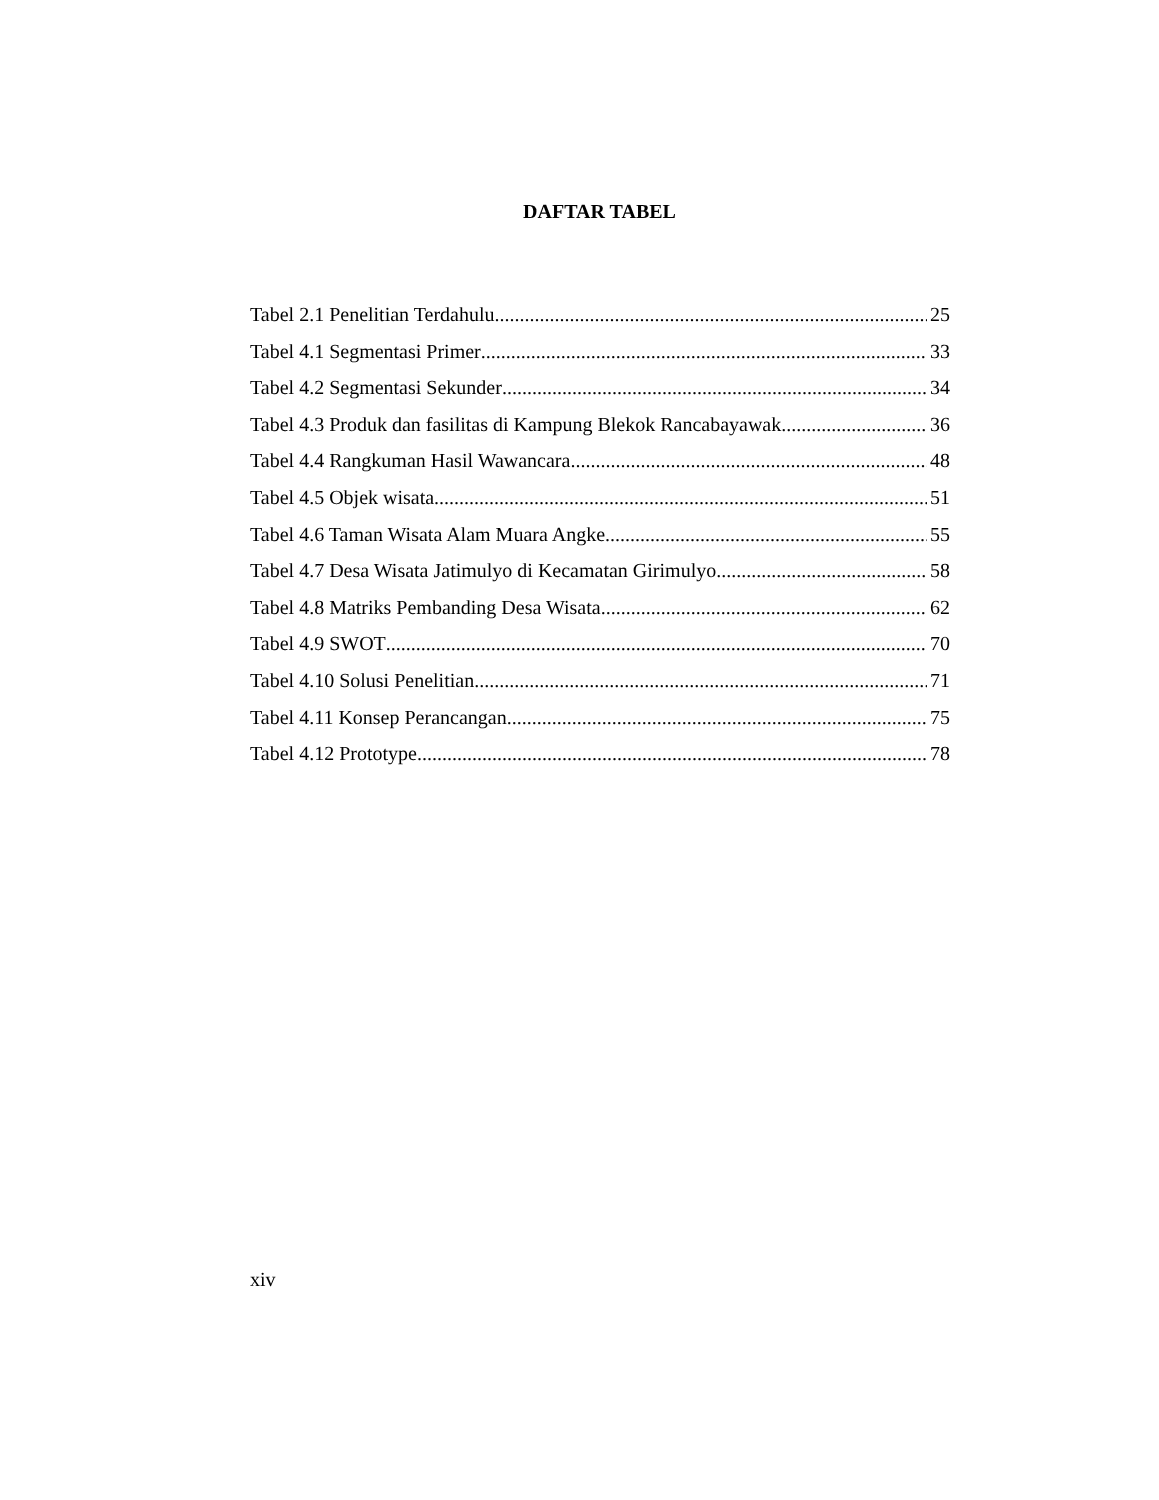DAFTAR TABEL
Tabel 2.1 Penelitian Terdahulu 25
Tabel 4.1 Segmentasi Primer 33
Tabel 4.2 Segmentasi Sekunder 34
Tabel 4.3 Produk dan fasilitas di Kampung Blekok Rancabayawak 36
Tabel 4.4 Rangkuman Hasil Wawancara 48
Tabel 4.5 Objek wisata 51
Tabel 4.6 Taman Wisata Alam Muara Angke 55
Tabel 4.7 Desa Wisata Jatimulyo di Kecamatan Girimulyo 58
Tabel 4.8 Matriks Pembanding Desa Wisata 62
Tabel 4.9 SWOT 70
Tabel 4.10 Solusi Penelitian 71
Tabel 4.11 Konsep Perancangan 75
Tabel 4.12 Prototype 78
xiv